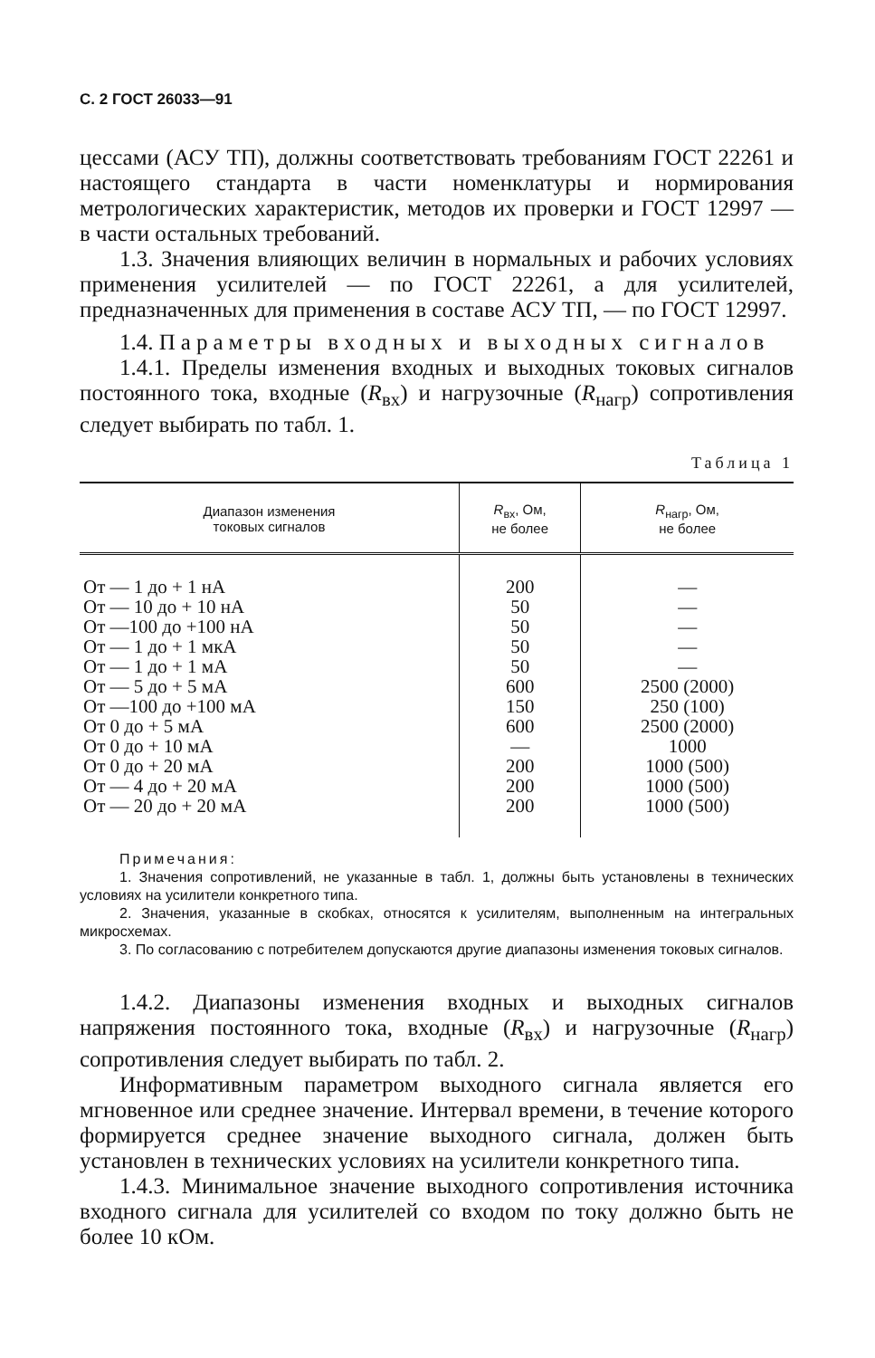С. 2 ГОСТ 26033—91
цессами (АСУ ТП), должны соответствовать требованиям ГОСТ 22261 и настоящего стандарта в части номенклатуры и нормирования метрологических характеристик, методов их проверки и ГОСТ 12997 — в части остальных требований.
1.3. Значения влияющих величин в нормальных и рабочих условиях применения усилителей — по ГОСТ 22261, а для усилителей, предназначенных для применения в составе АСУ ТП, — по ГОСТ 12997.
1.4. Параметры входных и выходных сигналов
1.4.1. Пределы изменения входных и выходных токовых сигналов постоянного тока, входные (R<sub>вх</sub>) и нагрузочные (R<sub>нагр</sub>) сопротивления следует выбирать по табл. 1.
Таблица 1
| Диапазон изменения токовых сигналов | R<sub>вх</sub>, Ом, не более | R<sub>нагр</sub>, Ом, не более |
| --- | --- | --- |
| От — 1 до + 1 нА | 200 | — |
| От — 10 до + 10 нА | 50 | — |
| От —100 до +100 нА | 50 | — |
| От — 1 до + 1 мкА | 50 | — |
| От — 1 до + 1 мА | 50 | — |
| От — 5 до + 5 мА | 600 | 2500 (2000) |
| От —100 до +100 мА | 150 | 250 (100) |
| От 0 до + 5 мА | 600 | 2500 (2000) |
| От 0 до + 10 мА | — | 1000 |
| От 0 до + 20 мА | 200 | 1000 (500) |
| От — 4 до + 20 мА | 200 | 1000 (500) |
| От — 20 до + 20 мА | 200 | 1000 (500) |
Примечания:
1. Значения сопротивлений, не указанные в табл. 1, должны быть установлены в технических условиях на усилители конкретного типа.
2. Значения, указанные в скобках, относятся к усилителям, выполненным на интегральных микросхемах.
3. По согласованию с потребителем допускаются другие диапазоны изменения токовых сигналов.
1.4.2. Диапазоны изменения входных и выходных сигналов напряжения постоянного тока, входные (R<sub>вх</sub>) и нагрузочные (R<sub>нагр</sub>) сопротивления следует выбирать по табл. 2.
Информативным параметром выходного сигнала является его мгновенное или среднее значение. Интервал времени, в течение которого формируется среднее значение выходного сигнала, должен быть установлен в технических условиях на усилители конкретного типа.
1.4.3. Минимальное значение выходного сопротивления источника входного сигнала для усилителей со входом по току должно быть не более 10 кОм.